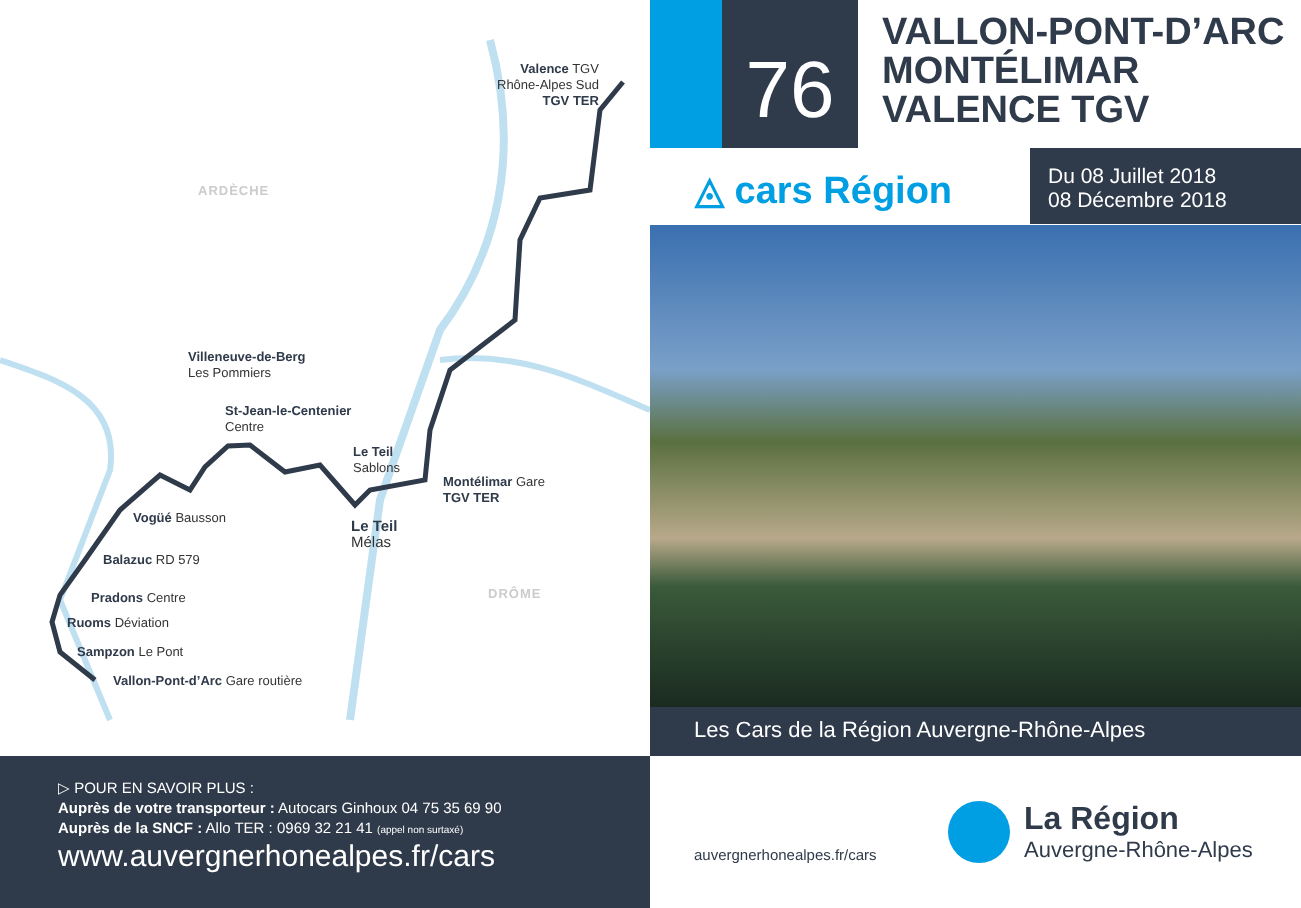ARDÈCHE
DRÔME
Valence TGV
Rhône-Alpes Sud
TGV TER
Villeneuve-de-Berg
Les Pommiers
St-Jean-le-Centenier
Centre
Le Teil
Sablons
Montélimar Gare
TGV TER
Le Teil
Mélas
Vogüé Bausson
Balazuc RD 579
Pradons Centre
Ruoms Déviation
Sampzon Le Pont
Vallon-Pont-d’Arc Gare routière
76
VALLON-PONT-D’ARC
MONTÉLIMAR
VALENCE TGV
◬ cars Région
Du 08 Juillet 2018
08 Décembre 2018
Les Cars de la Région Auvergne-Rhône-Alpes
▷ POUR EN SAVOIR PLUS :
Auprès de votre transporteur : Autocars Ginhoux 04 75 35 69 90
Auprès de la SNCF : Allo TER : 0969 32 21 41 (appel non surtaxé)
www.auvergnerhonealpes.fr/cars
auvergnerhonealpes.fr/cars
La Région
Auvergne-Rhône-Alpes